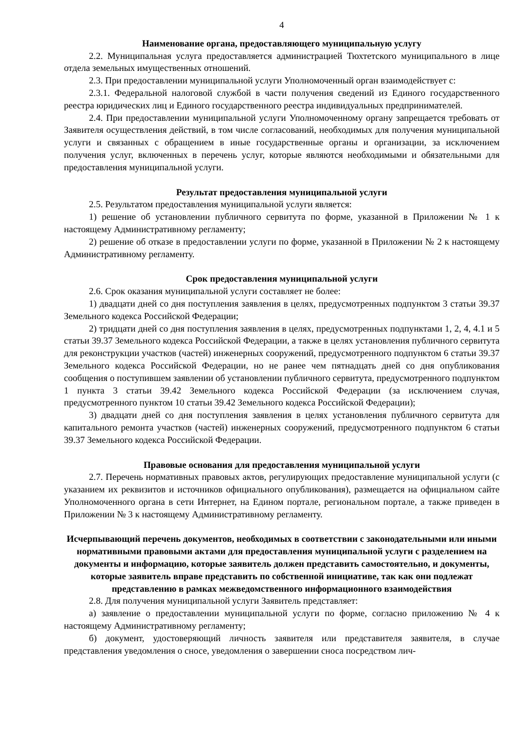4
Наименование органа, предоставляющего муниципальную услугу
2.2. Муниципальная услуга предоставляется администрацией Тюхтетского муниципального в лице отдела земельных имущественных отношений.
2.3. При предоставлении муниципальной услуги Уполномоченный орган взаимодействует с:
2.3.1. Федеральной налоговой службой в части получения сведений из Единого государственного реестра юридических лиц и Единого государственного реестра индивидуальных предпринимателей.
2.4. При предоставлении муниципальной услуги Уполномоченному органу запрещается требовать от Заявителя осуществления действий, в том числе согласований, необходимых для получения муниципальной услуги и связанных с обращением в иные государственные органы и организации, за исключением получения услуг, включенных в перечень услуг, которые являются необходимыми и обязательными для предоставления муниципальной услуги.
Результат предоставления муниципальной услуги
2.5. Результатом предоставления муниципальной услуги является:
1) решение об установлении публичного сервитута по форме, указанной в Приложении № 1 к настоящему Административному регламенту;
2) решение об отказе в предоставлении услуги по форме, указанной в Приложении № 2 к настоящему Административному регламенту.
Срок предоставления муниципальной услуги
2.6. Срок оказания муниципальной услуги составляет не более:
1) двадцати дней со дня поступления заявления в целях, предусмотренных подпунктом 3 статьи 39.37 Земельного кодекса Российской Федерации;
2) тридцати дней со дня поступления заявления в целях, предусмотренных подпунктами 1, 2, 4, 4.1 и 5 статьи 39.37 Земельного кодекса Российской Федерации, а также в целях установления публичного сервитута для реконструкции участков (частей) инженерных сооружений, предусмотренного подпунктом 6 статьи 39.37 Земельного кодекса Российской Федерации, но не ранее чем пятнадцать дней со дня опубликования сообщения о поступившем заявлении об установлении публичного сервитута, предусмотренного подпунктом 1 пункта 3 статьи 39.42 Земельного кодекса Российской Федерации (за исключением случая, предусмотренного пунктом 10 статьи 39.42 Земельного кодекса Российской Федерации);
3) двадцати дней со дня поступления заявления в целях установления публичного сервитута для капитального ремонта участков (частей) инженерных сооружений, предусмотренного подпунктом 6 статьи 39.37 Земельного кодекса Российской Федерации.
Правовые основания для предоставления муниципальной услуги
2.7. Перечень нормативных правовых актов, регулирующих предоставление муниципальной услуги (с указанием их реквизитов и источников официального опубликования), размещается на официальном сайте Уполномоченного органа в сети Интернет, на Едином портале, региональном портале, а также приведен в Приложении № 3 к настоящему Административному регламенту.
Исчерпывающий перечень документов, необходимых в соответствии с законодательными или иными нормативными правовыми актами для предоставления муниципальной услуги с разделением на документы и информацию, которые заявитель должен представить самостоятельно, и документы, которые заявитель вправе представить по собственной инициативе, так как они подлежат представлению в рамках межведомственного информационного взаимодействия
2.8. Для получения муниципальной услуги Заявитель представляет:
а) заявление о предоставлении муниципальной услуги по форме, согласно приложению № 4 к настоящему Административному регламенту;
б) документ, удостоверяющий личность заявителя или представителя заявителя, в случае представления уведомления о сносе, уведомления о завершении сноса посредством лич-